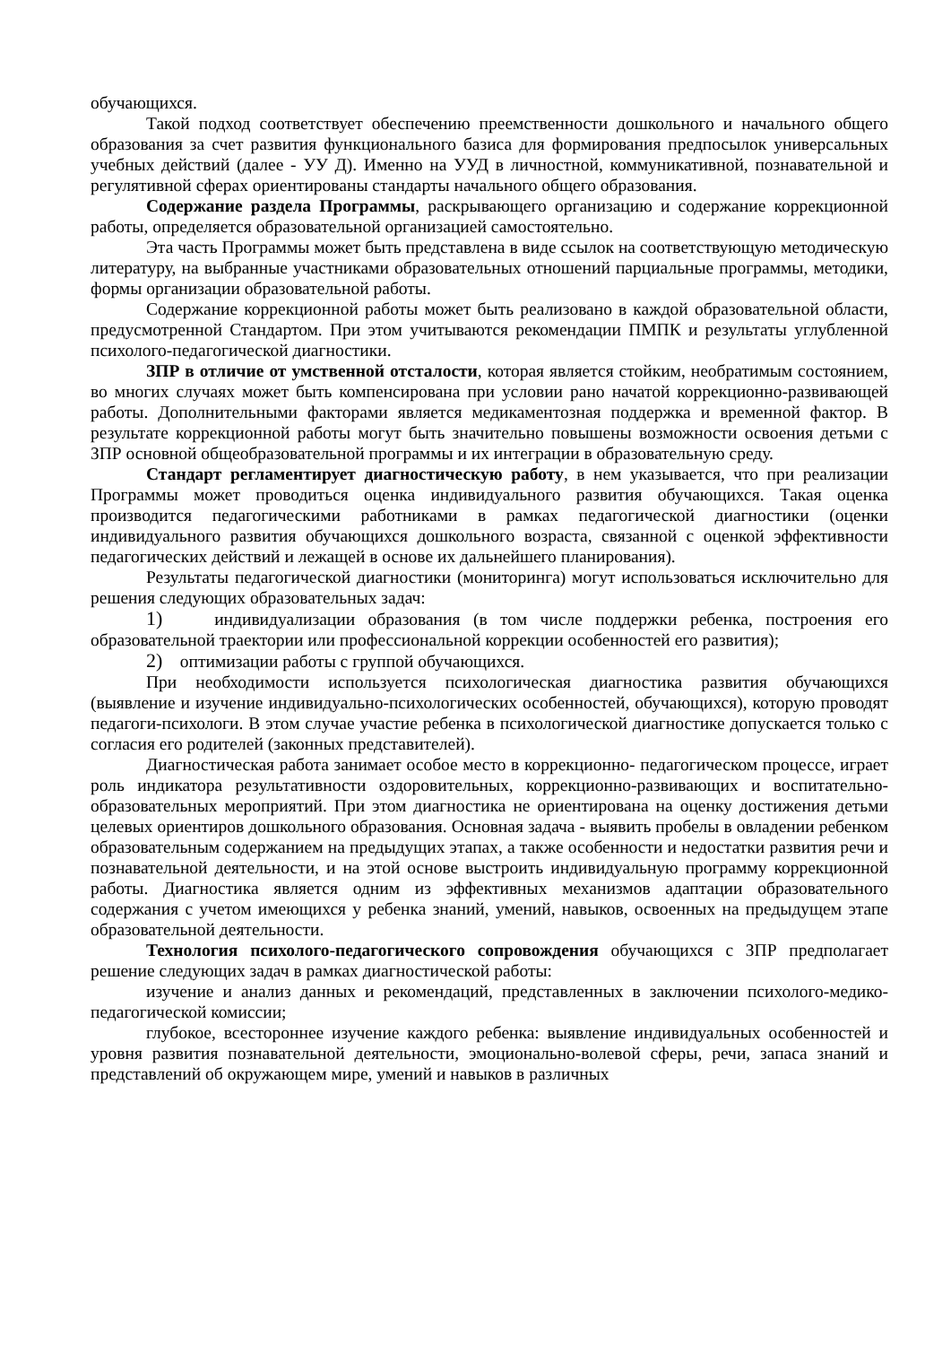обучающихся.
Такой подход соответствует обеспечению преемственности дошкольного и начального общего образования за счет развития функционального базиса для формирования предпосылок универсальных учебных действий (далее - УУ Д). Именно на УУД в личностной, коммуникативной, познавательной и регулятивной сферах ориентированы стандарты начального общего образования.
Содержание раздела Программы, раскрывающего организацию и содержание коррекционной работы, определяется образовательной организацией самостоятельно.
Эта часть Программы может быть представлена в виде ссылок на соответствующую методическую литературу, на выбранные участниками образовательных отношений парциальные программы, методики, формы организации образовательной работы.
Содержание коррекционной работы может быть реализовано в каждой образовательной области, предусмотренной Стандартом. При этом учитываются рекомендации ПМПК и результаты углубленной психолого-педагогической диагностики.
ЗПР в отличие от умственной отсталости, которая является стойким, необратимым состоянием, во многих случаях может быть компенсирована при условии рано начатой коррекционно-развивающей работы. Дополнительными факторами является медикаментозная поддержка и временной фактор. В результате коррекционной работы могут быть значительно повышены возможности освоения детьми с ЗПР основной общеобразовательной программы и их интеграции в образовательную среду.
Стандарт регламентирует диагностическую работу, в нем указывается, что при реализации Программы может проводиться оценка индивидуального развития обучающихся. Такая оценка производится педагогическими работниками в рамках педагогической диагностики (оценки индивидуального развития обучающихся дошкольного возраста, связанной с оценкой эффективности педагогических действий и лежащей в основе их дальнейшего планирования).
Результаты педагогической диагностики (мониторинга) могут использоваться исключительно для решения следующих образовательных задач:
1) индивидуализации образования (в том числе поддержки ребенка, построения его образовательной траектории или профессиональной коррекции особенностей его развития);
2) оптимизации работы с группой обучающихся.
При необходимости используется психологическая диагностика развития обучающихся (выявление и изучение индивидуально-психологических особенностей, обучающихся), которую проводят педагоги-психологи. В этом случае участие ребенка в психологической диагностике допускается только с согласия его родителей (законных представителей).
Диагностическая работа занимает особое место в коррекционно- педагогическом процессе, играет роль индикатора результативности оздоровительных, коррекционно-развивающих и воспитательно-образовательных мероприятий. При этом диагностика не ориентирована на оценку достижения детьми целевых ориентиров дошкольного образования. Основная задача - выявить пробелы в овладении ребенком образовательным содержанием на предыдущих этапах, а также особенности и недостатки развития речи и познавательной деятельности, и на этой основе выстроить индивидуальную программу коррекционной работы. Диагностика является одним из эффективных механизмов адаптации образовательного содержания с учетом имеющихся у ребенка знаний, умений, навыков, освоенных на предыдущем этапе образовательной деятельности.
Технология психолого-педагогического сопровождения обучающихся с ЗПР предполагает решение следующих задач в рамках диагностической работы:
изучение и анализ данных и рекомендаций, представленных в заключении психолого-медико-педагогической комиссии;
глубокое, всестороннее изучение каждого ребенка: выявление индивидуальных особенностей и уровня развития познавательной деятельности, эмоционально-волевой сферы, речи, запаса знаний и представлений об окружающем мире, умений и навыков в различных